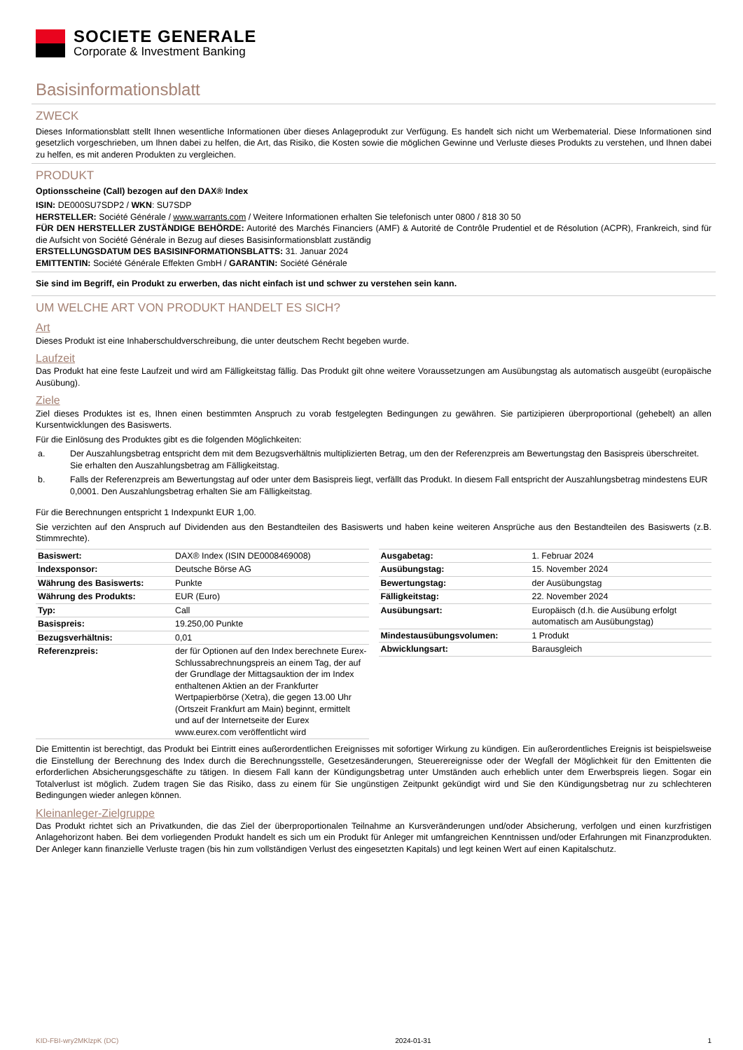SOCIETE GENERALE
Corporate & Investment Banking
Basisinformationsblatt
ZWECK
Dieses Informationsblatt stellt Ihnen wesentliche Informationen über dieses Anlageprodukt zur Verfügung. Es handelt sich nicht um Werbematerial. Diese Informationen sind gesetzlich vorgeschrieben, um Ihnen dabei zu helfen, die Art, das Risiko, die Kosten sowie die möglichen Gewinne und Verluste dieses Produkts zu verstehen, und Ihnen dabei zu helfen, es mit anderen Produkten zu vergleichen.
PRODUKT
Optionsscheine (Call) bezogen auf den DAX® Index
ISIN: DE000SU7SDP2 / WKN: SU7SDP
HERSTELLER: Société Générale / www.warrants.com / Weitere Informationen erhalten Sie telefonisch unter 0800 / 818 30 50
FÜR DEN HERSTELLER ZUSTÄNDIGE BEHÖRDE: Autorité des Marchés Financiers (AMF) & Autorité de Contrôle Prudentiel et de Résolution (ACPR), Frankreich, sind für die Aufsicht von Société Générale in Bezug auf dieses Basisinformationsblatt zuständig
ERSTELLUNGSDATUM DES BASISINFORMATIONSBLATTS: 31. Januar 2024
EMITTENTIN: Société Générale Effekten GmbH / GARANTIN: Société Générale
Sie sind im Begriff, ein Produkt zu erwerben, das nicht einfach ist und schwer zu verstehen sein kann.
UM WELCHE ART VON PRODUKT HANDELT ES SICH?
Art
Dieses Produkt ist eine Inhaberschuldverschreibung, die unter deutschem Recht begeben wurde.
Laufzeit
Das Produkt hat eine feste Laufzeit und wird am Fälligkeitstag fällig. Das Produkt gilt ohne weitere Voraussetzungen am Ausübungstag als automatisch ausgeübt (europäische Ausübung).
Ziele
Ziel dieses Produktes ist es, Ihnen einen bestimmten Anspruch zu vorab festgelegten Bedingungen zu gewähren. Sie partizipieren überproportional (gehebelt) an allen Kursentwicklungen des Basiswerts.
Für die Einlösung des Produktes gibt es die folgenden Möglichkeiten:
a. Der Auszahlungsbetrag entspricht dem mit dem Bezugsverhältnis multiplizierten Betrag, um den der Referenzpreis am Bewertungstag den Basispreis überschreitet. Sie erhalten den Auszahlungsbetrag am Fälligkeitstag.
b. Falls der Referenzpreis am Bewertungstag auf oder unter dem Basispreis liegt, verfällt das Produkt. In diesem Fall entspricht der Auszahlungsbetrag mindestens EUR 0,0001. Den Auszahlungsbetrag erhalten Sie am Fälligkeitstag.
Für die Berechnungen entspricht 1 Indexpunkt EUR 1,00.
Sie verzichten auf den Anspruch auf Dividenden aus den Bestandteilen des Basiswerts und haben keine weiteren Ansprüche aus den Bestandteilen des Basiswerts (z.B. Stimmrechte).
| Basiswert: | DAX® Index (ISIN DE0008469008) |
| Indexsponsor: | Deutsche Börse AG |
| Währung des Basiswerts: | Punkte |
| Währung des Produkts: | EUR (Euro) |
| Typ: | Call |
| Basispreis: | 19.250,00 Punkte |
| Bezugsverhältnis: | 0,01 |
| Referenzpreis: | der für Optionen auf den Index berechnete Eurex-Schlussabrechnungspreis an einem Tag, der auf der Grundlage der Mittagsauktion der im Index enthaltenen Aktien an der Frankfurter Wertpapierbörse (Xetra), die gegen 13.00 Uhr (Ortszeit Frankfurt am Main) beginnt, ermittelt und auf der Internetseite der Eurex www.eurex.com veröffentlicht wird |
| Ausgabetag: | 1. Februar 2024 |
| Ausübungstag: | 15. November 2024 |
| Bewertungstag: | der Ausübungstag |
| Fälligkeitstag: | 22. November 2024 |
| Ausübungsart: | Europäisch (d.h. die Ausübung erfolgt automatisch am Ausübungstag) |
| Mindestausübungsvolumen: | 1 Produkt |
| Abwicklungsart: | Barausgleich |
Die Emittentin ist berechtigt, das Produkt bei Eintritt eines außerordentlichen Ereignisses mit sofortiger Wirkung zu kündigen. Ein außerordentliches Ereignis ist beispielsweise die Einstellung der Berechnung des Index durch die Berechnungsstelle, Gesetzesänderungen, Steuerereignisse oder der Wegfall der Möglichkeit für den Emittenten die erforderlichen Absicherungsgeschäfte zu tätigen. In diesem Fall kann der Kündigungsbetrag unter Umständen auch erheblich unter dem Erwerbspreis liegen. Sogar ein Totalverlust ist möglich. Zudem tragen Sie das Risiko, dass zu einem für Sie ungünstigen Zeitpunkt gekündigt wird und Sie den Kündigungsbetrag nur zu schlechteren Bedingungen wieder anlegen können.
Kleinanleger-Zielgruppe
Das Produkt richtet sich an Privatkunden, die das Ziel der überproportionalen Teilnahme an Kursveränderungen und/oder Absicherung, verfolgen und einen kurzfristigen Anlagehorizont haben. Bei dem vorliegenden Produkt handelt es sich um ein Produkt für Anleger mit umfangreichen Kenntnissen und/oder Erfahrungen mit Finanzprodukten. Der Anleger kann finanzielle Verluste tragen (bis hin zum vollständigen Verlust des eingesetzten Kapitals) und legt keinen Wert auf einen Kapitalschutz.
KID-FBI-wry2MKlzpK (DC) 2024-01-31 1